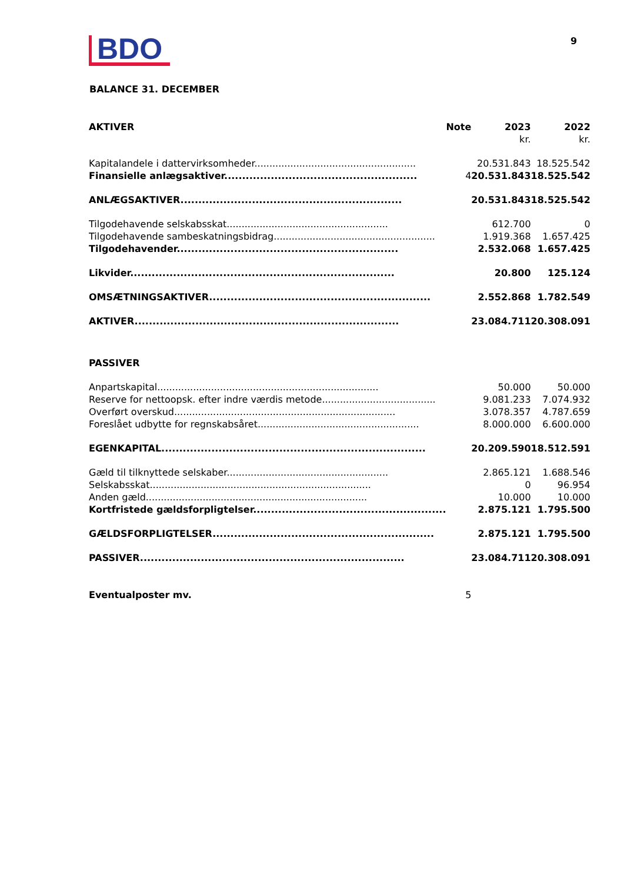BDO
9
BALANCE 31. DECEMBER
| AKTIVER | Note | 2023 | 2022 |
| --- | --- | --- | --- |
| | | kr. | kr. |
| Kapitalandele i dattervirksomheder...................................................... | | 20.531.843 | 18.525.542 |
| Finansielle anlægsaktiver...................................................... | 4 | 20.531.843 | 18.525.542 |
| ANLÆGSAKTIVER.............................................................. | | 20.531.843 | 18.525.542 |
| Tilgodehavende selskabsskat...................................................... | | 612.700 | 0 |
| Tilgodehavende sambeskatningsbidrag...................................................... | | 1.919.368 | 1.657.425 |
| Tilgodehavender.............................................................. | | 2.532.068 | 1.657.425 |
| Likvider.......................................................................... | | 20.800 | 125.124 |
| OMSÆTNINGSAKTIVER.............................................................. | | 2.552.868 | 1.782.549 |
| AKTIVER.......................................................................... | | 23.084.711 | 20.308.091 |
| PASSIVER | | | |
| Anpartskapital.......................................................................... | | 50.000 | 50.000 |
| Reserve for nettoopsk. efter indre værdis metode...................................... | | 9.081.233 | 7.074.932 |
| Overført overskud.......................................................................... | | 3.078.357 | 4.787.659 |
| Foreslået udbytte for regnskabsåret...................................................... | | 8.000.000 | 6.600.000 |
| EGENKAPITAL.......................................................................... | | 20.209.590 | 18.512.591 |
| Gæld til tilknyttede selskaber...................................................... | | 2.865.121 | 1.688.546 |
| Selskabsskat.......................................................................... | | 0 | 96.954 |
| Anden gæld.......................................................................... | | 10.000 | 10.000 |
| Kortfristede gældsforpligtelser...................................................... | | 2.875.121 | 1.795.500 |
| GÆLDSFORPLIGTELSER.............................................................. | | 2.875.121 | 1.795.500 |
| PASSIVER.......................................................................... | | 23.084.711 | 20.308.091 |
| Eventualposter mv. | 5 | | |